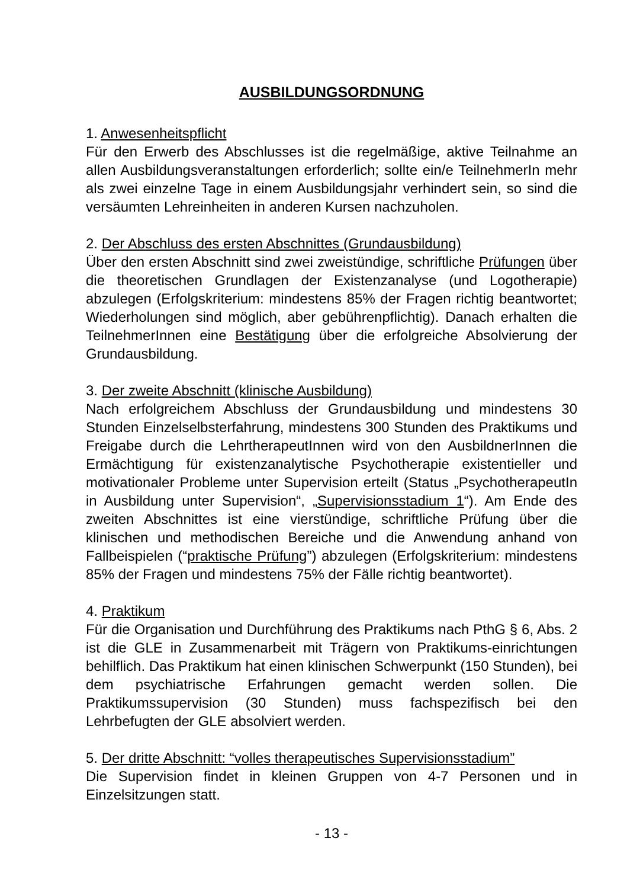AUSBILDUNGSORDNUNG
1. Anwesenheitspflicht
Für den Erwerb des Abschlusses ist die regelmäßige, aktive Teilnahme an allen Ausbildungsveranstaltungen erforderlich; sollte ein/e TeilnehmerIn mehr als zwei einzelne Tage in einem Ausbildungsjahr verhindert sein, so sind die versäumten Lehreinheiten in anderen Kursen nachzuholen.
2. Der Abschluss des ersten Abschnittes (Grundausbildung)
Über den ersten Abschnitt sind zwei zweistündige, schriftliche Prüfungen über die theoretischen Grundlagen der Existenzanalyse (und Logotherapie) abzulegen (Erfolgskriterium: mindestens 85% der Fragen richtig beantwortet; Wiederholungen sind möglich, aber gebührenpflichtig). Danach erhalten die TeilnehmerInnen eine Bestätigung über die erfolgreiche Absolvierung der Grundausbildung.
3. Der zweite Abschnitt (klinische Ausbildung)
Nach erfolgreichem Abschluss der Grundausbildung und mindestens 30 Stunden Einzelselbsterfahrung, mindestens 300 Stunden des Praktikums und Freigabe durch die LehrtherapeutInnen wird von den AusbildnerInnen die Ermächtigung für existenzanalytische Psychotherapie existentieller und motivationaler Probleme unter Supervision erteilt (Status „PsychotherapeutIn in Ausbildung unter Supervision“, „Supervisionsstadium 1“). Am Ende des zweiten Abschnittes ist eine vierstündige, schriftliche Prüfung über die klinischen und methodischen Bereiche und die Anwendung anhand von Fallbeispielen (“praktische Prüfung”) abzulegen (Erfolgskriterium: mindestens 85% der Fragen und mindestens 75% der Fälle richtig beantwortet).
4. Praktikum
Für die Organisation und Durchführung des Praktikums nach PthG § 6, Abs. 2 ist die GLE in Zusammenarbeit mit Trägern von Praktikums-einrichtungen behilflich. Das Praktikum hat einen klinischen Schwerpunkt (150 Stunden), bei dem psychiatrische Erfahrungen gemacht werden sollen. Die Praktikumssupervision (30 Stunden) muss fachspezifisch bei den Lehrbefugten der GLE absolviert werden.
5. Der dritte Abschnitt: “volles therapeutisches Supervisionsstadium”
Die Supervision findet in kleinen Gruppen von 4-7 Personen und in Einzelsitzungen statt.
- 13 -